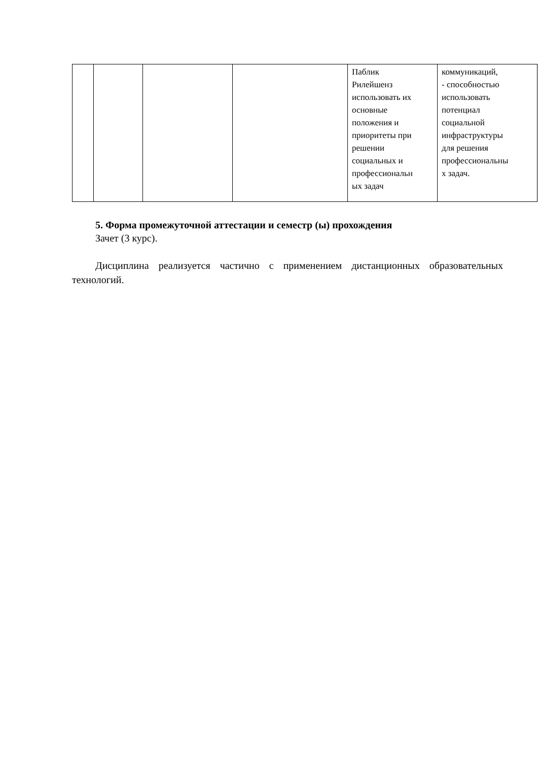| | | | | Паблик Рилейшенз использовать их основные положения и приоритеты при решении социальных и профессиональн ых задач | коммуникаций, - способностью использовать потенциал социальной инфраструктуры для решения профессиональны х задач. |
5. Форма промежуточной аттестации и семестр (ы) прохождения
Зачет (3 курс).
Дисциплина реализуется частично с применением дистанционных образовательных технологий.